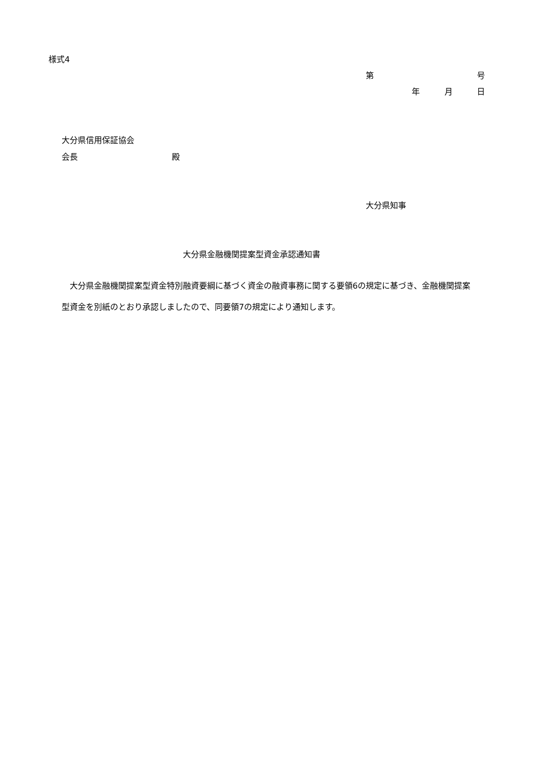様式4
第
号
年
月
日
大分県信用保証協会
会長
殿
大分県知事
大分県金融機関提案型資金承認通知書
　大分県金融機関提案型資金特別融資要綱に基づく資金の融資事務に関する要領6の規定に基づき、金融機関提案型資金を別紙のとおり承認しましたので、同要領7の規定により通知します。